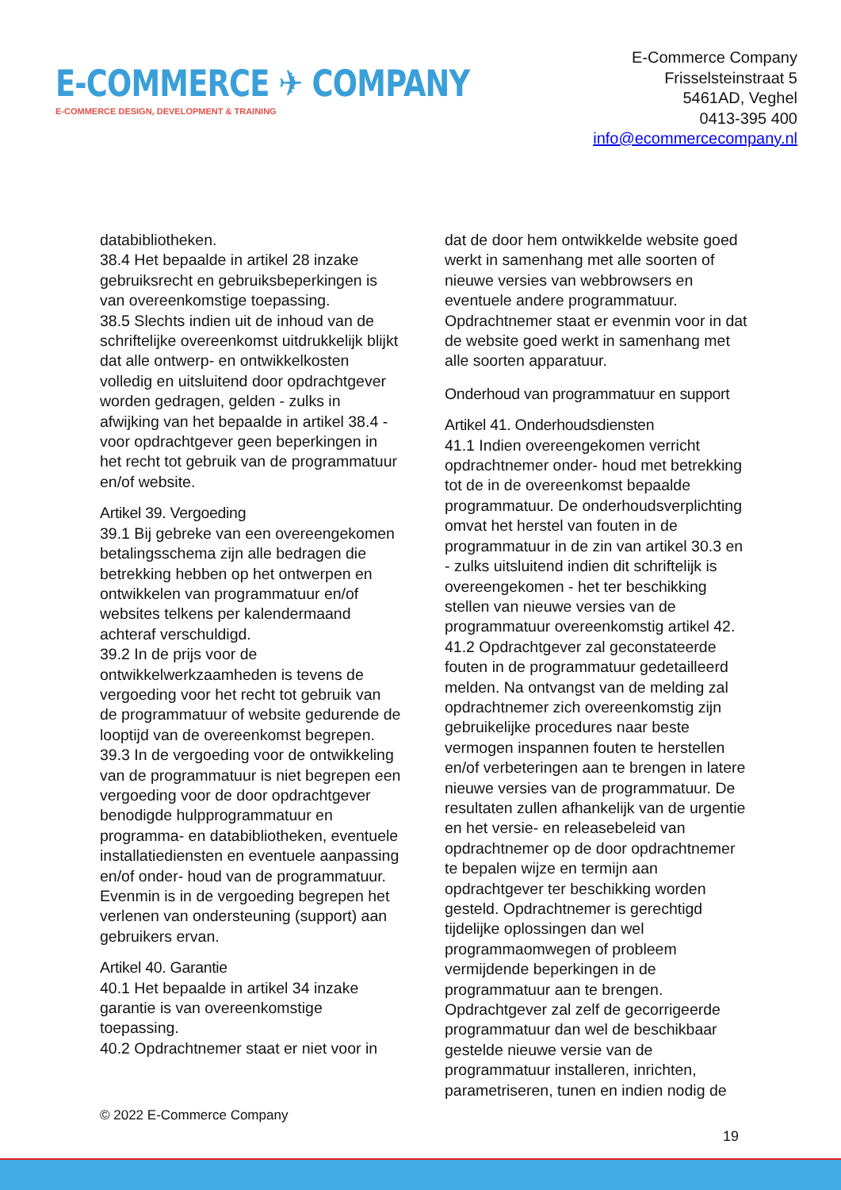E-COMMERCE ✈ COMPANY
E-COMMERCE DESIGN, DEVELOPMENT & TRAINING
E-Commerce Company
Frisselsteinstraat 5
5461AD, Veghel
0413-395 400
info@ecommercecompany.nl
databibliotheken.
38.4 Het bepaalde in artikel 28 inzake gebruiksrecht en gebruiksbeperkingen is van overeenkomstige toepassing.
38.5 Slechts indien uit de inhoud van de schriftelijke overeenkomst uitdrukkelijk blijkt dat alle ontwerp- en ontwikkelkosten volledig en uitsluitend door opdrachtgever worden gedragen, gelden - zulks in afwijking van het bepaalde in artikel 38.4 - voor opdrachtgever geen beperkingen in het recht tot gebruik van de programmatuur en/of website.
Artikel 39. Vergoeding
39.1 Bij gebreke van een overeengekomen betalingsschema zijn alle bedragen die betrekking hebben op het ontwerpen en ontwikkelen van programmatuur en/of websites telkens per kalendermaand achteraf verschuldigd.
39.2 In de prijs voor de ontwikkelwerkzaamheden is tevens de vergoeding voor het recht tot gebruik van de programmatuur of website gedurende de looptijd van de overeenkomst begrepen.
39.3 In de vergoeding voor de ontwikkeling van de programmatuur is niet begrepen een vergoeding voor de door opdrachtgever benodigde hulpprogrammatuur en programma- en databibliotheken, eventuele installatiediensten en eventuele aanpassing en/of onder- houd van de programmatuur. Evenmin is in de vergoeding begrepen het verlenen van ondersteuning (support) aan gebruikers ervan.
Artikel 40. Garantie
40.1 Het bepaalde in artikel 34 inzake garantie is van overeenkomstige toepassing.
40.2 Opdrachtnemer staat er niet voor in
dat de door hem ontwikkelde website goed werkt in samenhang met alle soorten of nieuwe versies van webbrowsers en eventuele andere programmatuur. Opdrachtnemer staat er evenmin voor in dat de website goed werkt in samenhang met alle soorten apparatuur.
Onderhoud van programmatuur en support
Artikel 41. Onderhoudsdiensten
41.1 Indien overeengekomen verricht opdrachtnemer onder- houd met betrekking tot de in de overeenkomst bepaalde programmatuur. De onderhoudsverplichting omvat het herstel van fouten in de programmatuur in de zin van artikel 30.3 en - zulks uitsluitend indien dit schriftelijk is overeengekomen - het ter beschikking stellen van nieuwe versies van de programmatuur overeenkomstig artikel 42.
41.2 Opdrachtgever zal geconstateerde fouten in de programmatuur gedetailleerd melden. Na ontvangst van de melding zal opdrachtnemer zich overeenkomstig zijn gebruikelijke procedures naar beste vermogen inspannen fouten te herstellen en/of verbeteringen aan te brengen in latere nieuwe versies van de programmatuur. De resultaten zullen afhankelijk van de urgentie en het versie- en releasebeleid van opdrachtnemer op de door opdrachtnemer te bepalen wijze en termijn aan opdrachtgever ter beschikking worden gesteld. Opdrachtnemer is gerechtigd tijdelijke oplossingen dan wel programmaomwegen of probleem vermijdende beperkingen in de programmatuur aan te brengen. Opdrachtgever zal zelf de gecorrigeerde programmatuur dan wel de beschikbaar gestelde nieuwe versie van de programmatuur installeren, inrichten, parametriseren, tunen en indien nodig de
© 2022 E-Commerce Company
19